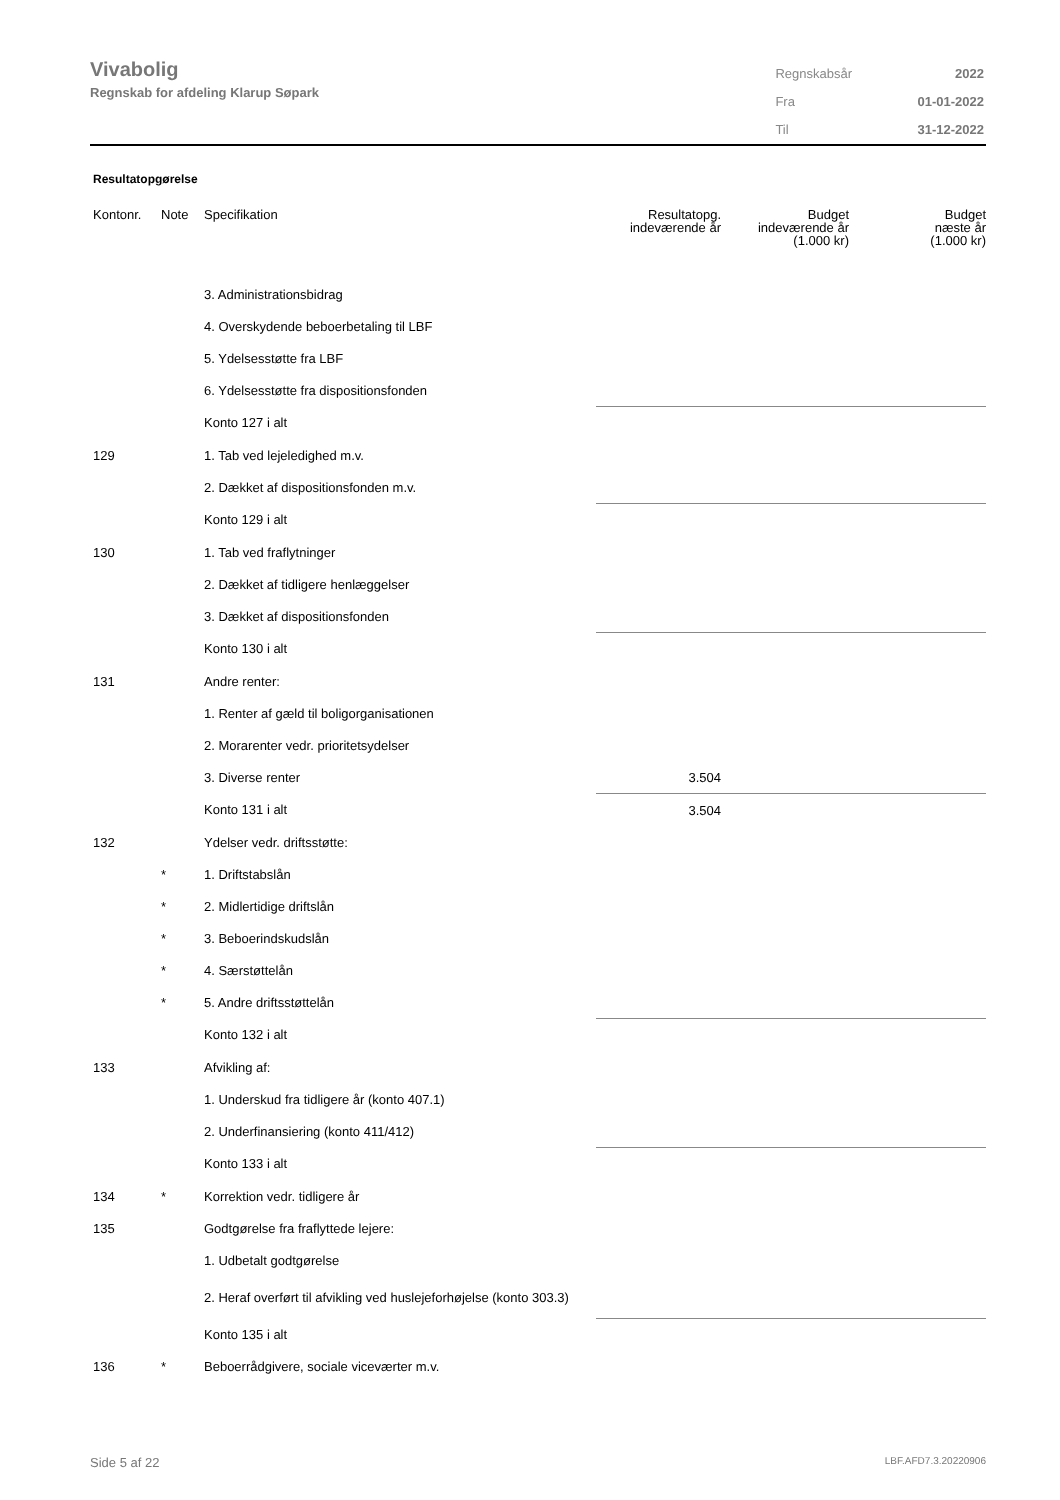Vivabolig
Regnskab for afdeling Klarup Søpark
| Regnskabsår | 2022 |
| Fra | 01-01-2022 |
| Til | 31-12-2022 |
Resultatopgørelse
| Kontonr. | Note | Specifikation | Resultatopg. indeværende år | Budget indeværende år (1.000 kr) | Budget næste år (1.000 kr) |
| --- | --- | --- | --- | --- | --- |
| | | 3. Administrationsbidrag | | | |
| | | 4. Overskydende beboerbetaling til LBF | | | |
| | | 5. Ydelsesstøtte fra LBF | | | |
| | | 6. Ydelsesstøtte fra dispositionsfonden | | | |
| | | Konto 127 i alt | | | |
| 129 | | 1. Tab ved lejeledighed m.v. | | | |
| | | 2. Dækket af dispositionsfonden m.v. | | | |
| | | Konto 129 i alt | | | |
| 130 | | 1. Tab ved fraflytninger | | | |
| | | 2. Dækket af tidligere henlæggelser | | | |
| | | 3. Dækket af dispositionsfonden | | | |
| | | Konto 130 i alt | | | |
| 131 | | Andre renter: | | | |
| | | 1. Renter af gæld til boligorganisationen | | | |
| | | 2. Morarenter vedr. prioritetsydelser | | | |
| | | 3. Diverse renter | 3.504 | | |
| | | Konto 131 i alt | 3.504 | | |
| 132 | | Ydelser vedr. driftsstøtte: | | | |
| | * | 1. Driftstabslån | | | |
| | * | 2. Midlertidige driftslån | | | |
| | * | 3. Beboerindskudslån | | | |
| | * | 4. Særstøttelån | | | |
| | * | 5. Andre driftsstøttelån | | | |
| | | Konto 132 i alt | | | |
| 133 | | Afvikling af: | | | |
| | | 1. Underskud fra tidligere år (konto 407.1) | | | |
| | | 2. Underfinansiering (konto 411/412) | | | |
| | | Konto 133 i alt | | | |
| 134 | * | Korrektion vedr. tidligere år | | | |
| 135 | | Godtgørelse fra fraflyttede lejere: | | | |
| | | 1. Udbetalt godtgørelse | | | |
| | | 2. Heraf overført til afvikling ved huslejeforhøjelse (konto 303.3) | | | |
| | | Konto 135 i alt | | | |
| 136 | * | Beboerrådgivere, sociale viceværter m.v. | | | |
Side 5 af 22 LBF.AFD7.3.20220906